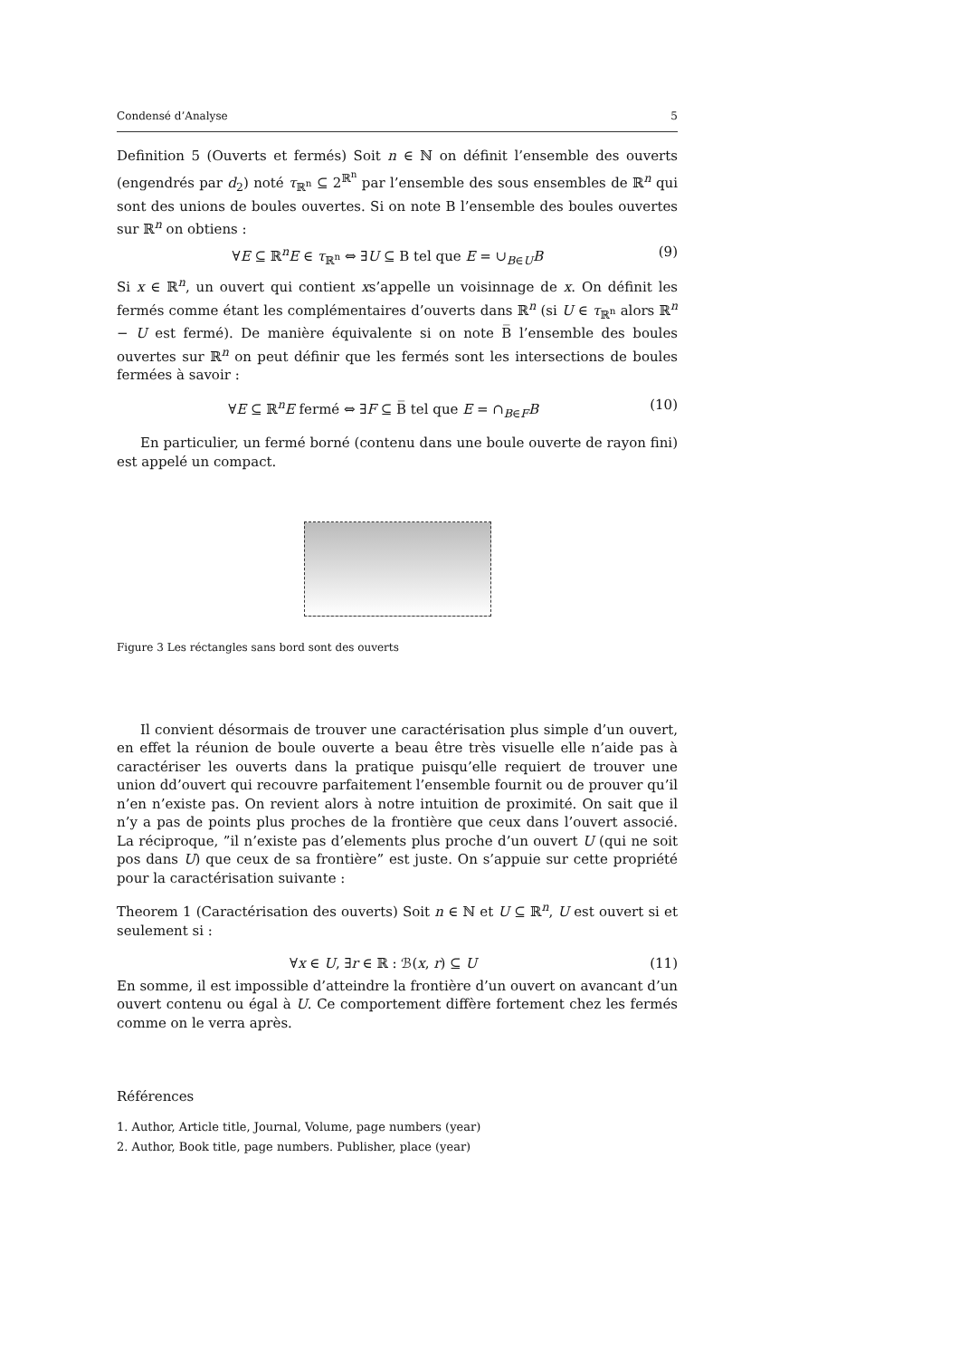Condensé d’Analyse 5
Definition 5 (Ouverts et fermés) Soit n ∈ ℕ on définit l’ensemble des ouverts (engendrés par d<sub>2</sub>) noté τ<sub>ℝ<sup>n</sup></sub> ⊆ 2<sup>ℝ<sup>n</sup></sup> par l’ensemble des sous ensembles de ℝ<sup>n</sup> qui sont des unions de boules ouvertes. Si on note B l’ensemble des boules ouvertes sur ℝ<sup>n</sup> on obtiens :
∀E ⊆ ℝ<sup>n</sup>E ∈ τ<sub>ℝ<sup>n</sup></sub> ⇔ ∃U ⊆ B tel que E = ∪<sub>B∈U</sub>B (9)
Si x ∈ ℝ<sup>n</sup>, un ouvert qui contient xs’appelle un voisinnage de x. On définit les fermés comme étant les complémentaires d’ouverts dans ℝ<sup>n</sup> (si U ∈ τ<sub>ℝ<sup>n</sup></sub> alors ℝ<sup>n</sup> − U est fermé). De manière équivalente si on note B̅ l’ensemble des boules ouvertes sur ℝ<sup>n</sup> on peut définir que les fermés sont les intersections de boules fermées à savoir :
∀E ⊆ ℝ<sup>n</sup>E fermé ⇔ ∃F ⊆ B̅ tel que E = ∩<sub>B∈F</sub>B (10)
En particulier, un fermé borné (contenu dans une boule ouverte de rayon fini) est appelé un compact.
Figure 3 Les réctangles sans bord sont des ouverts
Il convient désormais de trouver une caractérisation plus simple d’un ouvert, en effet la réunion de boule ouverte a beau être très visuelle elle n’aide pas à caractériser les ouverts dans la pratique puisqu’elle requiert de trouver une union dd’ouvert qui recouvre parfaitement l’ensemble fournit ou de prouver qu’il n’en n’existe pas. On revient alors à notre intuition de proximité. On sait que il n’y a pas de points plus proches de la frontière que ceux dans l’ouvert associé. La réciproque, ”il n’existe pas d’elements plus proche d’un ouvert U (qui ne soit pos dans U) que ceux de sa frontière” est juste. On s’appuie sur cette propriété pour la caractérisation suivante :
Theorem 1 (Caractérisation des ouverts) Soit n ∈ ℕ et U ⊆ ℝ<sup>n</sup>, U est ouvert si et seulement si :
∀x ∈ U, ∃r ∈ ℝ : ℬ(x, r) ⊆ U (11)
En somme, il est impossible d’atteindre la frontière d’un ouvert on avancant d’un ouvert contenu ou égal à U. Ce comportement diffère fortement chez les fermés comme on le verra après.
Références
1. Author, Article title, Journal, Volume, page numbers (year)
2. Author, Book title, page numbers. Publisher, place (year)